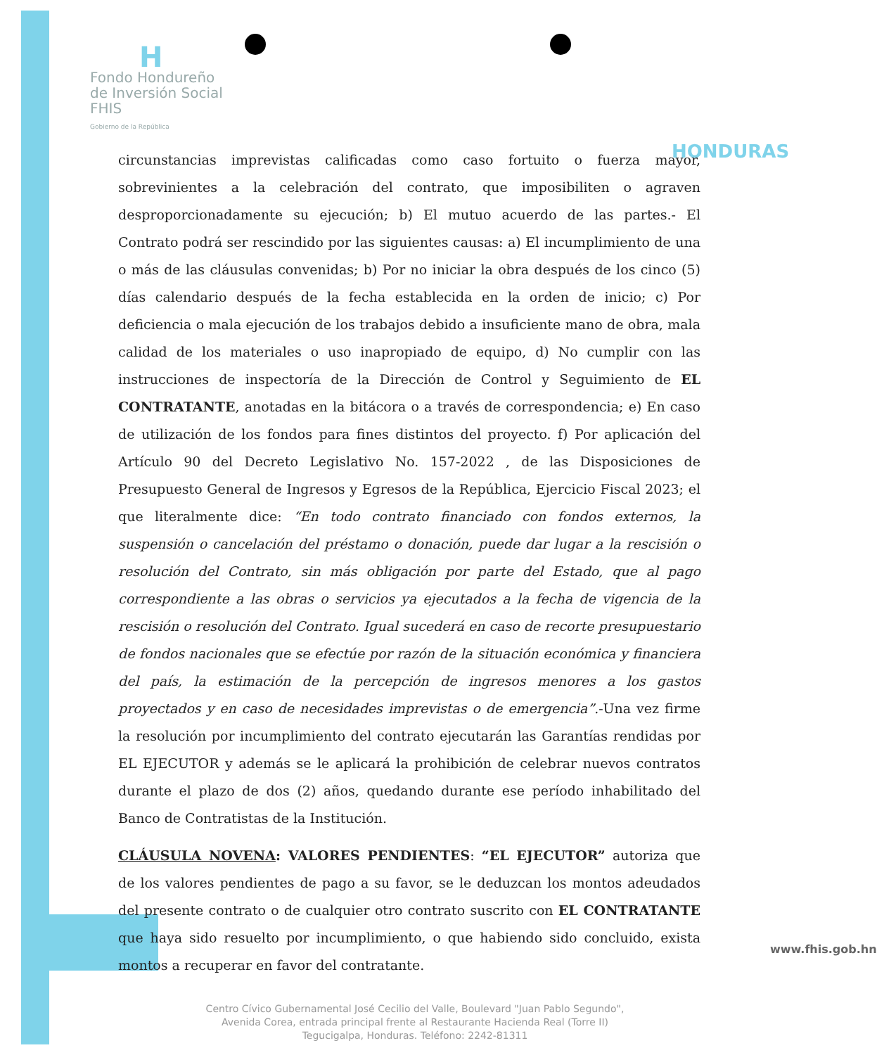H
Fondo Hondureño
de Inversión Social
FHIS
Gobierno de la República
HONDURAS
circunstancias imprevistas calificadas como caso fortuito o fuerza mayor, sobrevinientes a la celebración del contrato, que imposibiliten o agraven desproporcionadamente su ejecución; b) El mutuo acuerdo de las partes.- El Contrato podrá ser rescindido por las siguientes causas: a) El incumplimiento de una o más de las cláusulas convenidas; b) Por no iniciar la obra después de los cinco (5) días calendario después de la fecha establecida en la orden de inicio; c) Por deficiencia o mala ejecución de los trabajos debido a insuficiente mano de obra, mala calidad de los materiales o uso inapropiado de equipo, d) No cumplir con las instrucciones de inspectoría de la Dirección de Control y Seguimiento de EL CONTRATANTE, anotadas en la bitácora o a través de correspondencia; e) En caso de utilización de los fondos para fines distintos del proyecto. f) Por aplicación del Artículo 90 del Decreto Legislativo No. 157-2022 , de las Disposiciones de Presupuesto General de Ingresos y Egresos de la República, Ejercicio Fiscal 2023; el que literalmente dice: “En todo contrato financiado con fondos externos, la suspensión o cancelación del préstamo o donación, puede dar lugar a la rescisión o resolución del Contrato, sin más obligación por parte del Estado, que al pago correspondiente a las obras o servicios ya ejecutados a la fecha de vigencia de la rescisión o resolución del Contrato. Igual sucederá en caso de recorte presupuestario de fondos nacionales que se efectúe por razón de la situación económica y financiera del país, la estimación de la percepción de ingresos menores a los gastos proyectados y en caso de necesidades imprevistas o de emergencia”.-Una vez firme la resolución por incumplimiento del contrato ejecutarán las Garantías rendidas por EL EJECUTOR y además se le aplicará la prohibición de celebrar nuevos contratos durante el plazo de dos (2) años, quedando durante ese período inhabilitado del Banco de Contratistas de la Institución.
CLÁUSULA NOVENA: VALORES PENDIENTES: “EL EJECUTOR” autoriza que de los valores pendientes de pago a su favor, se le deduzcan los montos adeudados del presente contrato o de cualquier otro contrato suscrito con EL CONTRATANTE que haya sido resuelto por incumplimiento, o que habiendo sido concluido, exista montos a recuperar en favor del contratante.
Centro Cívico Gubernamental José Cecilio del Valle, Boulevard "Juan Pablo Segundo",
Avenida Corea, entrada principal frente al Restaurante Hacienda Real (Torre II)
Tegucigalpa, Honduras. Teléfono: 2242-81311
www.fhis.gob.hn